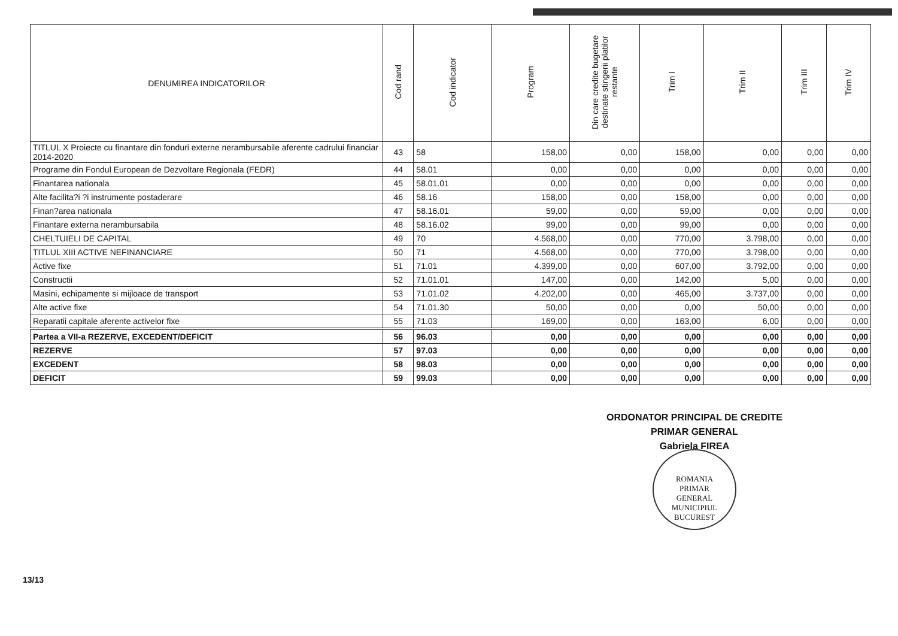| DENUMIREA INDICATORILOR | Cod rand | Cod indicator | Program | Din care credite bugetare destinate stingerii platilor restante | Trim I | Trim II | Trim III | Trim IV |
| --- | --- | --- | --- | --- | --- | --- | --- | --- |
| TITLUL X Proiecte cu finantare din fonduri externe nerambursabile aferente cadrului financiar 2014-2020 | 43 | 58 | 158,00 | 0,00 | 158,00 | 0,00 | 0,00 | 0,00 |
| Programe din Fondul European de Dezvoltare Regionala (FEDR) | 44 | 58.01 | 0,00 | 0,00 | 0,00 | 0,00 | 0,00 | 0,00 |
| Finantarea nationala | 45 | 58.01.01 | 0,00 | 0,00 | 0,00 | 0,00 | 0,00 | 0,00 |
| Alte facilita?i ?i instrumente postaderare | 46 | 58.16 | 158,00 | 0,00 | 158,00 | 0,00 | 0,00 | 0,00 |
| Finan?area nationala | 47 | 58.16.01 | 59,00 | 0,00 | 59,00 | 0,00 | 0,00 | 0,00 |
| Finantare externa nerambursabila | 48 | 58.16.02 | 99,00 | 0,00 | 99,00 | 0,00 | 0,00 | 0,00 |
| CHELTUIELI DE CAPITAL | 49 | 70 | 4.568,00 | 0,00 | 770,00 | 3.798,00 | 0,00 | 0,00 |
| TITLUL XIII ACTIVE NEFINANCIARE | 50 | 71 | 4.568,00 | 0,00 | 770,00 | 3.798,00 | 0,00 | 0,00 |
| Active fixe | 51 | 71.01 | 4.399,00 | 0,00 | 607,00 | 3.792,00 | 0,00 | 0,00 |
| Constructii | 52 | 71.01.01 | 147,00 | 0,00 | 142,00 | 5,00 | 0,00 | 0,00 |
| Masini, echipamente si mijloace de transport | 53 | 71.01.02 | 4.202,00 | 0,00 | 465,00 | 3.737,00 | 0,00 | 0,00 |
| Alte active fixe | 54 | 71.01.30 | 50,00 | 0,00 | 0,00 | 50,00 | 0,00 | 0,00 |
| Reparatii capitale aferente activelor fixe | 55 | 71.03 | 169,00 | 0,00 | 163,00 | 6,00 | 0,00 | 0,00 |
| Partea a VII-a REZERVE, EXCEDENT/DEFICIT | 56 | 96.03 | 0,00 | 0,00 | 0,00 | 0,00 | 0,00 | 0,00 |
| REZERVE | 57 | 97.03 | 0,00 | 0,00 | 0,00 | 0,00 | 0,00 | 0,00 |
| EXCEDENT | 58 | 98.03 | 0,00 | 0,00 | 0,00 | 0,00 | 0,00 | 0,00 |
| DEFICIT | 59 | 99.03 | 0,00 | 0,00 | 0,00 | 0,00 | 0,00 | 0,00 |
ORDONATOR PRINCIPAL DE CREDITE
PRIMAR GENERAL
Gabriela FIREA
ROMANIA
PRIMAR
GENERAL
MUNICIPIUL BUCUREST
13/13